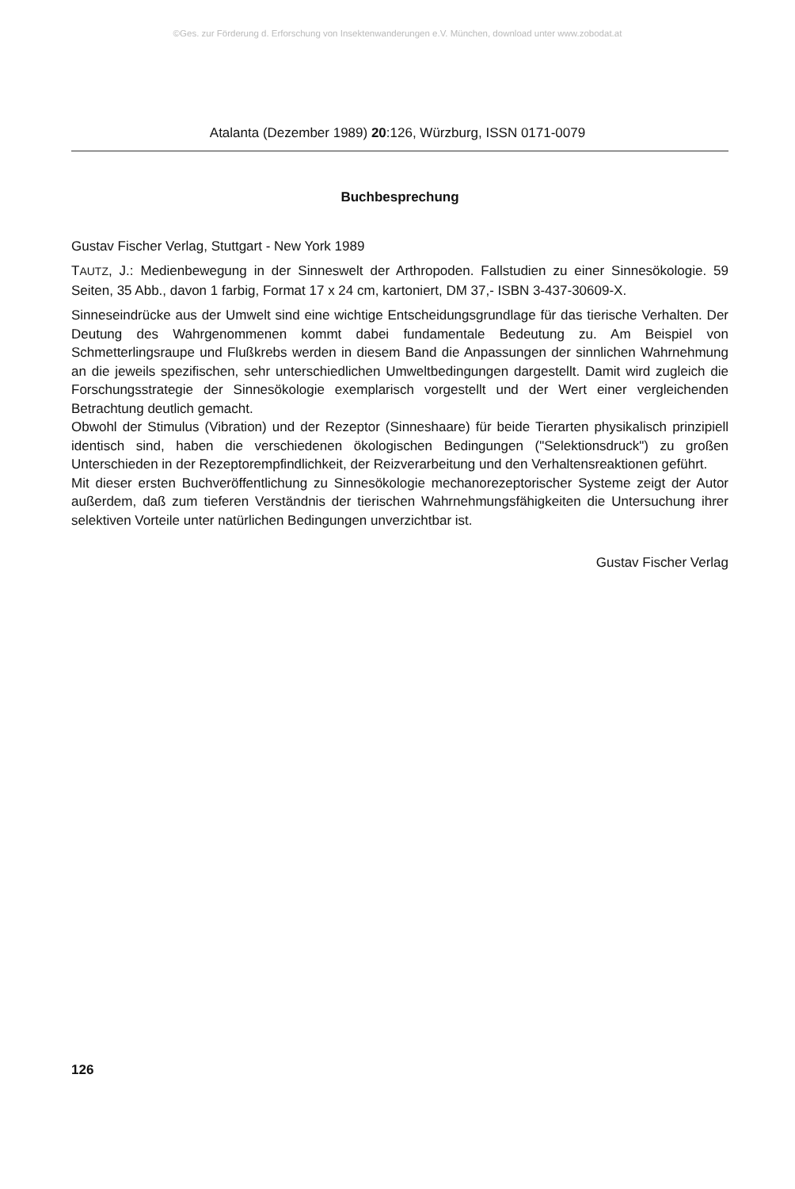©Ges. zur Förderung d. Erforschung von Insektenwanderungen e.V. München, download unter www.zobodat.at
Atalanta (Dezember 1989) 20:126, Würzburg, ISSN 0171-0079
Buchbesprechung
Gustav Fischer Verlag, Stuttgart - New York 1989
TAUTZ, J.: Medienbewegung in der Sinneswelt der Arthropoden. Fallstudien zu einer Sinnesökologie. 59 Seiten, 35 Abb., davon 1 farbig, Format 17 x 24 cm, kartoniert, DM 37,- ISBN 3-437-30609-X.
Sinneseindrücke aus der Umwelt sind eine wichtige Entscheidungsgrundlage für das tierische Verhalten. Der Deutung des Wahrgenommenen kommt dabei fundamentale Bedeutung zu. Am Beispiel von Schmetterlingsraupe und Flußkrebs werden in diesem Band die Anpassungen der sinnlichen Wahrnehmung an die jeweils spezifischen, sehr unterschiedlichen Umweltbedingungen dargestellt. Damit wird zugleich die Forschungsstrategie der Sinnesökologie exemplarisch vorgestellt und der Wert einer vergleichenden Betrachtung deutlich gemacht.
Obwohl der Stimulus (Vibration) und der Rezeptor (Sinneshaare) für beide Tierarten physikalisch prinzipiell identisch sind, haben die verschiedenen ökologischen Bedingungen ("Selektionsdruck") zu großen Unterschieden in der Rezeptorempfindlichkeit, der Reizverarbeitung und den Verhaltensreaktionen geführt.
Mit dieser ersten Buchveröffentlichung zu Sinnesökologie mechanorezeptorischer Systeme zeigt der Autor außerdem, daß zum tieferen Verständnis der tierischen Wahrnehmungsfähigkeiten die Untersuchung ihrer selektiven Vorteile unter natürlichen Bedingungen unverzichtbar ist.
Gustav Fischer Verlag
126